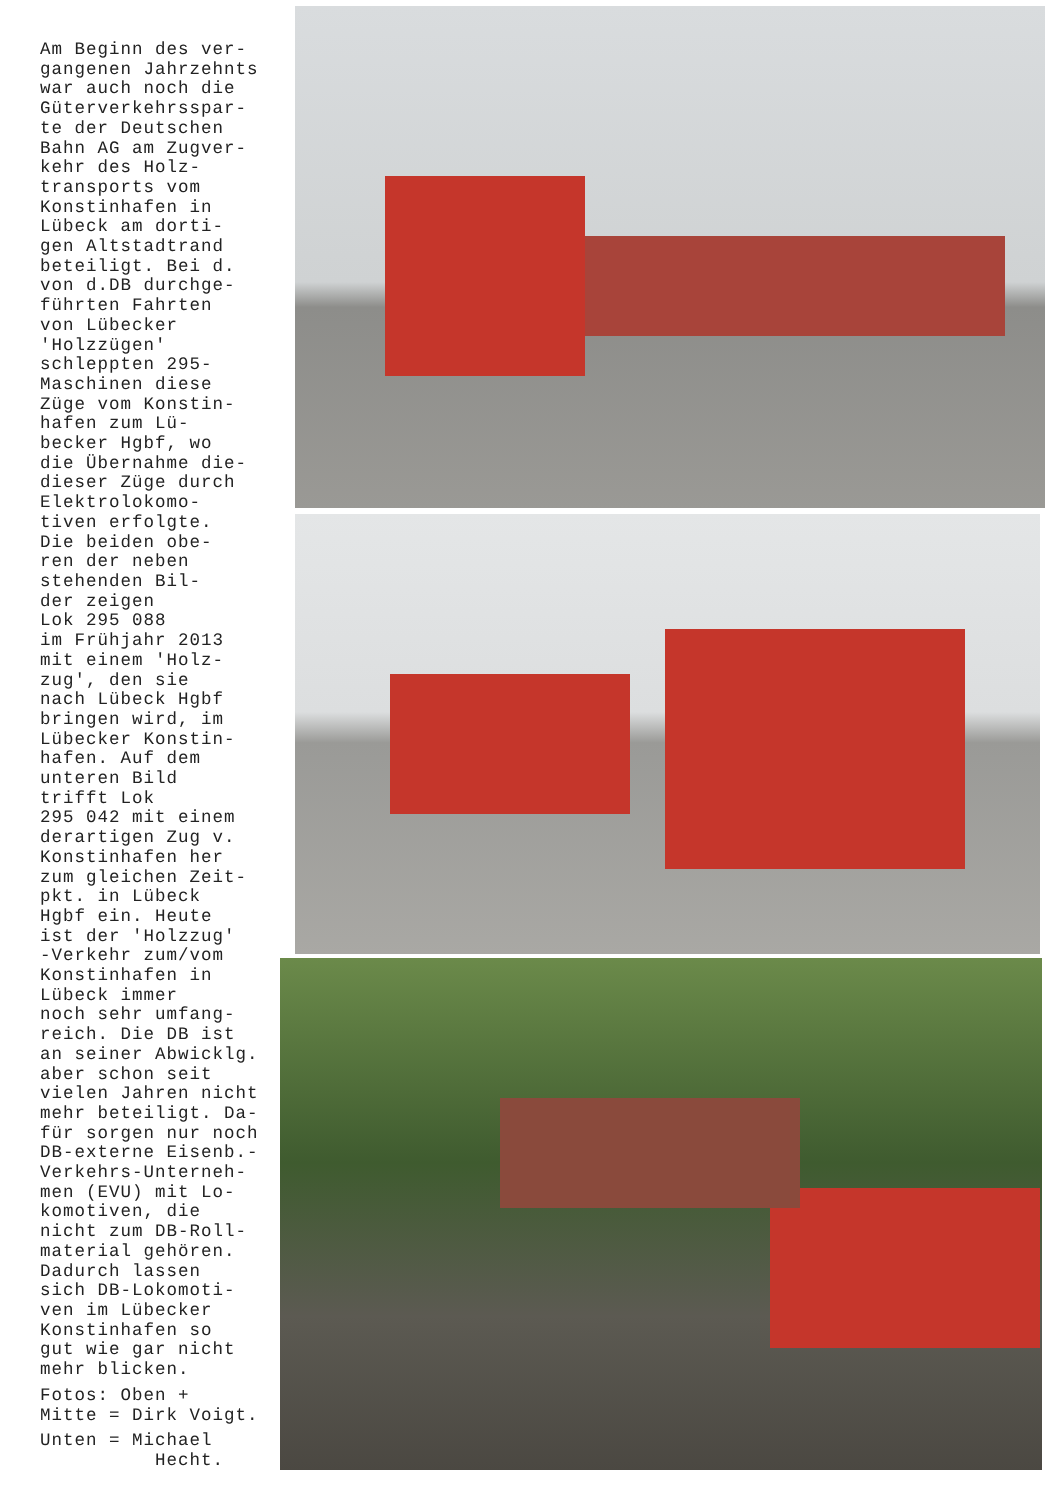Am Beginn des ver-
gangenen Jahrzehnts
war auch noch die
Güterverkehrsspar-
te der Deutschen
Bahn AG am Zugver-
kehr des Holz-
transports vom
Konstinhafen in
Lübeck am dorti-
gen Altstadtrand
beteiligt. Bei d.
von d.DB durchge-
führten Fahrten
von Lübecker
'Holzzügen'
schleppten 295-
Maschinen diese
Züge vom Konstin-
hafen zum Lü-
becker Hgbf, wo
die Übernahme die-
dieser Züge durch
Elektrolokomo-
tiven erfolgte.
Die beiden obe-
ren der neben
stehenden Bil-
der zeigen
Lok 295 088
im Frühjahr 2013
mit einem 'Holz-
zug', den sie
nach Lübeck Hgbf
bringen wird, im
Lübecker Konstin-
hafen. Auf dem
unteren Bild
trifft Lok
295 042 mit einem
derartigen Zug v.
Konstinhafen her
zum gleichen Zeit-
pkt. in Lübeck
Hgbf ein. Heute
ist der 'Holzzug'
-Verkehr zum/vom
Konstinhafen in
Lübeck immer
noch sehr umfang-
reich. Die DB ist
an seiner Abwicklg.
aber schon seit
vielen Jahren nicht
mehr beteiligt. Da-
für sorgen nur noch
DB-externe Eisenb.-
Verkehrs-Unterneh-
men (EVU) mit Lo-
komotiven, die
nicht zum DB-Roll-
material gehören.
Dadurch lassen
sich DB-Lokomoti-
ven im Lübecker
Konstinhafen so
gut wie gar nicht
mehr blicken.
Fotos: Oben +
Mitte = Dirk Voigt.
Unten = Michael
Hecht.